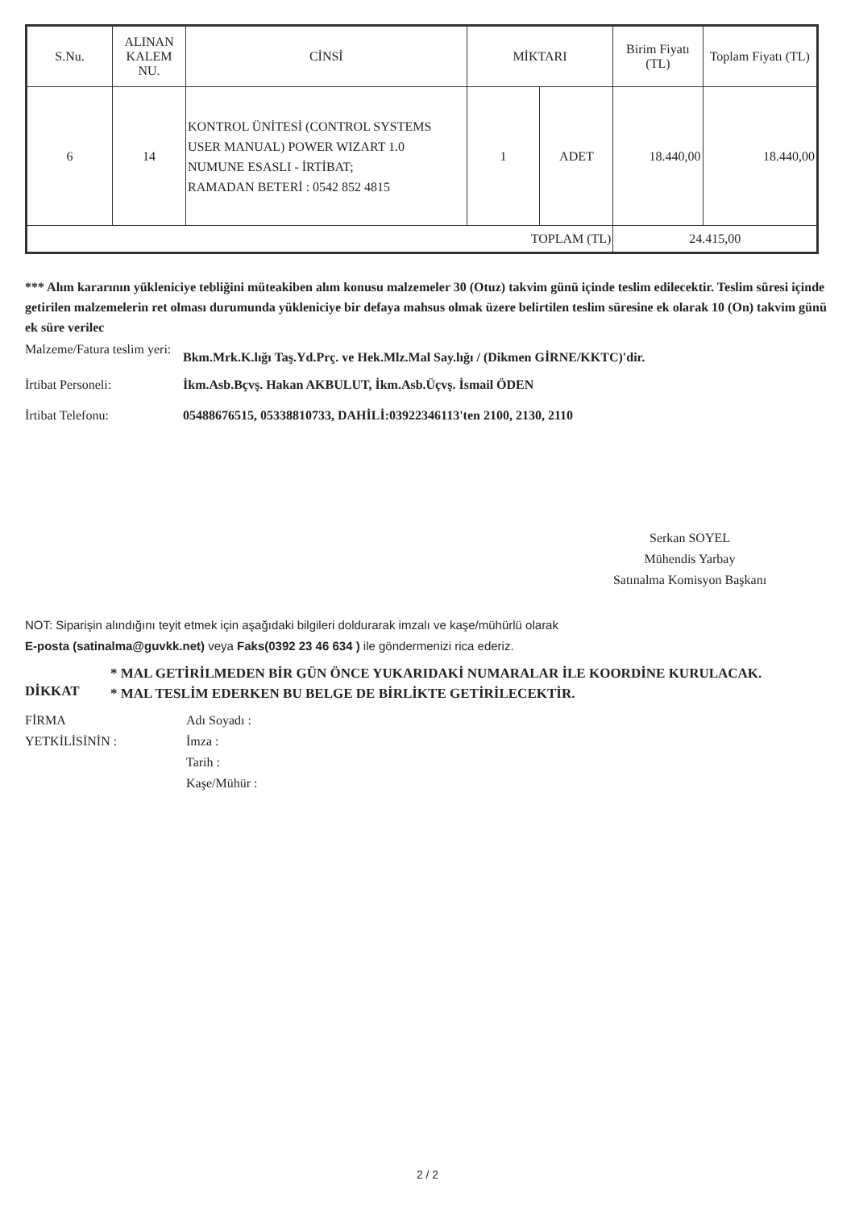| S.Nu. | ALINAN KALEM NU. | CİNSİ | MİKTARI | | Birim Fiyatı (TL) | Toplam Fiyatı (TL) |
| --- | --- | --- | --- | --- | --- | --- |
| 6 | 14 | KONTROL ÜNİTESİ (CONTROL SYSTEMS USER MANUAL) POWER WIZART 1.0 NUMUNE ESASLI - İRTİBAT; RAMADAN BETERİ : 0542 852 4815 | 1 | ADET | 18.440,00 | 18.440,00 |
| TOPLAM (TL) | | | | | 24.415,00 | |
*** Alım kararının yükleniciye tebliğini müteakiben alım konusu malzemeler 30 (Otuz) takvim günü içinde teslim edilecektir. Teslim süresi içinde getirilen malzemelerin ret olması durumunda yükleniciye bir defaya mahsus olmak üzere belirtilen teslim süresine ek olarak 10 (On) takvim günü ek süre verilec
Malzeme/Fatura teslim yeri:
Bkm.Mrk.K.lığı Taş.Yd.Prç. ve Hek.Mlz.Mal Say.lığı / (Dikmen GİRNE/KKTC)'dir.
İrtibat Personeli: İkm.Asb.Bçvş. Hakan AKBULUT, İkm.Asb.Üçvş. İsmail ÖDEN
İrtibat Telefonu: 05488676515, 05338810733, DAHİLİ:03922346113'ten 2100, 2130, 2110
Serkan SOYEL
Mühendis Yarbay
Satınalma Komisyon Başkanı
NOT: Siparişin alındığını teyit etmek için aşağıdaki bilgileri doldurarak imzalı ve kaşe/mühürlü olarak
E-posta (satinalma@guvkk.net) veya Faks(0392 23 46 634 ) ile göndermenizi rica ederiz.
DİKKAT
* MAL GETİRİLMEDEN BİR GÜN ÖNCE YUKARIDAKİ NUMARALAR İLE KOORDİNE KURULACAK.
* MAL TESLİM EDERKEN BU BELGE DE BİRLİKTE GETİRİLECEKTİR.
FİRMA
YETKİLİSİNİN :
Adı Soyadı :
İmza :
Tarih :
Kaşe/Mühür :
2 / 2